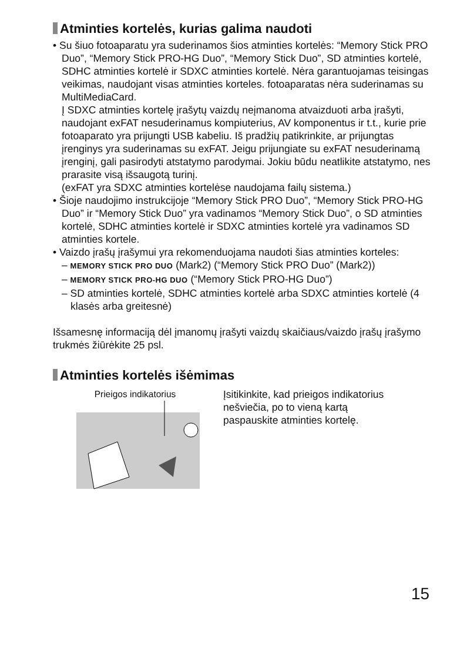Atminties kortelės, kurias galima naudoti
• Su šiuo fotoaparatu yra suderinamos šios atminties kortelės: “Memory Stick PRO Duo”, “Memory Stick PRO-HG Duo”, “Memory Stick Duo”, SD atminties kortelė, SDHC atminties kortelė ir SDXC atminties kortelė. Nėra garantuojamas teisingas veikimas, naudojant visas atminties korteles. fotoaparatas nėra suderinamas su MultiMediaCard.
Į SDXC atminties kortelę įrašytų vaizdų neįmanoma atvaizduoti arba įrašyti, naudojant exFAT nesuderinamus kompiuterius, AV komponentus ir t.t., kurie prie fotoaparato yra prijungti USB kabeliu. Iš pradžių patikrinkite, ar prijungtas įrenginys yra suderinamas su exFAT. Jeigu prijungiate su exFAT nesuderinamą įrenginį, gali pasirodyti atstatymo parodymai. Jokiu būdu neatlikite atstatymo, nes prarasite visą išsaugotą turinį.
(exFAT yra SDXC atminties kortelėse naudojama failų sistema.)
• Šioje naudojimo instrukcijoje “Memory Stick PRO Duo”, “Memory Stick PRO-HG Duo” ir “Memory Stick Duo” yra vadinamos “Memory Stick Duo”, o SD atminties kortelė, SDHC atminties kortelė ir SDXC atminties kortelė yra vadinamos SD atminties kortele.
• Vaizdo įrašų įrašymui yra rekomenduojama naudoti šias atminties korteles:
– MEMORY STICK PRO DUO (Mark2) (“Memory Stick PRO Duo” (Mark2))
– MEMORY STICK PRO-HG DUO (“Memory Stick PRO-HG Duo”)
– SD atminties kortelė, SDHC atminties kortelė arba SDXC atminties kortelė (4 klasės arba greitesnė)
Išsamesnę informaciją dėl įmanomų įrašyti vaizdų skaičiaus/vaizdo įrašų įrašymo trukmės žiūrėkite 25 psl.
Atminties kortelės išėmimas
Prieigos indikatorius Įsitikinkite, kad prieigos indikatorius nešviečia, po to vieną kartą paspauskite atminties kortelę.
15